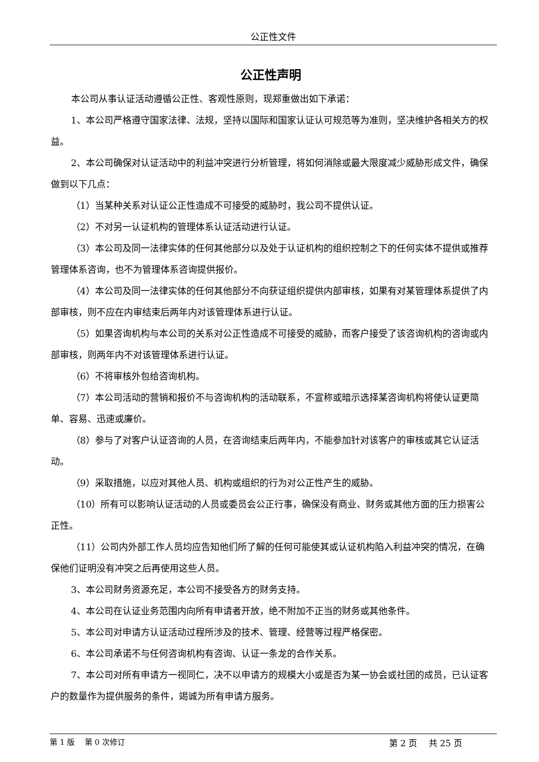公正性文件
公正性声明
本公司从事认证活动遵循公正性、客观性原则，现郑重做出如下承诺：
1、本公司严格遵守国家法律、法规，坚持以国际和国家认证认可规范等为准则，坚决维护各相关方的权益。
2、本公司确保对认证活动中的利益冲突进行分析管理，将如何消除或最大限度减少威胁形成文件，确保做到以下几点：
（1）当某种关系对认证公正性造成不可接受的威胁时，我公司不提供认证。
（2）不对另一认证机构的管理体系认证活动进行认证。
（3）本公司及同一法律实体的任何其他部分以及处于认证机构的组织控制之下的任何实体不提供或推荐管理体系咨询，也不为管理体系咨询提供报价。
（4）本公司及同一法律实体的任何其他部分不向获证组织提供内部审核，如果有对某管理体系提供了内部审核，则不应在内审结束后两年内对该管理体系进行认证。
（5）如果咨询机构与本公司的关系对公正性造成不可接受的威胁，而客户接受了该咨询机构的咨询或内部审核，则两年内不对该管理体系进行认证。
（6）不将审核外包给咨询机构。
（7）本公司活动的营销和报价不与咨询机构的活动联系，不宣称或暗示选择某咨询机构将使认证更简单、容易、迅速或廉价。
（8）参与了对客户认证咨询的人员，在咨询结束后两年内，不能参加针对该客户的审核或其它认证活动。
（9）采取措施，以应对其他人员、机构或组织的行为对公正性产生的威胁。
（10）所有可以影响认证活动的人员或委员会公正行事，确保没有商业、财务或其他方面的压力损害公正性。
（11）公司内外部工作人员均应告知他们所了解的任何可能使其或认证机构陷入利益冲突的情况，在确保他们证明没有冲突之后再使用这些人员。
3、本公司财务资源充足，本公司不接受各方的财务支持。
4、本公司在认证业务范围内向所有申请者开放，绝不附加不正当的财务或其他条件。
5、本公司对申请方认证活动过程所涉及的技术、管理、经营等过程严格保密。
6、本公司承诺不与任何咨询机构有咨询、认证一条龙的合作关系。
7、本公司对所有申请方一视同仁，决不以申请方的规模大小或是否为某一协会或社团的成员，已认证客户的数量作为提供服务的条件，竭诚为所有申请方服务。
第 1 版　 第 0 次修订 第 2 页　 共 25 页